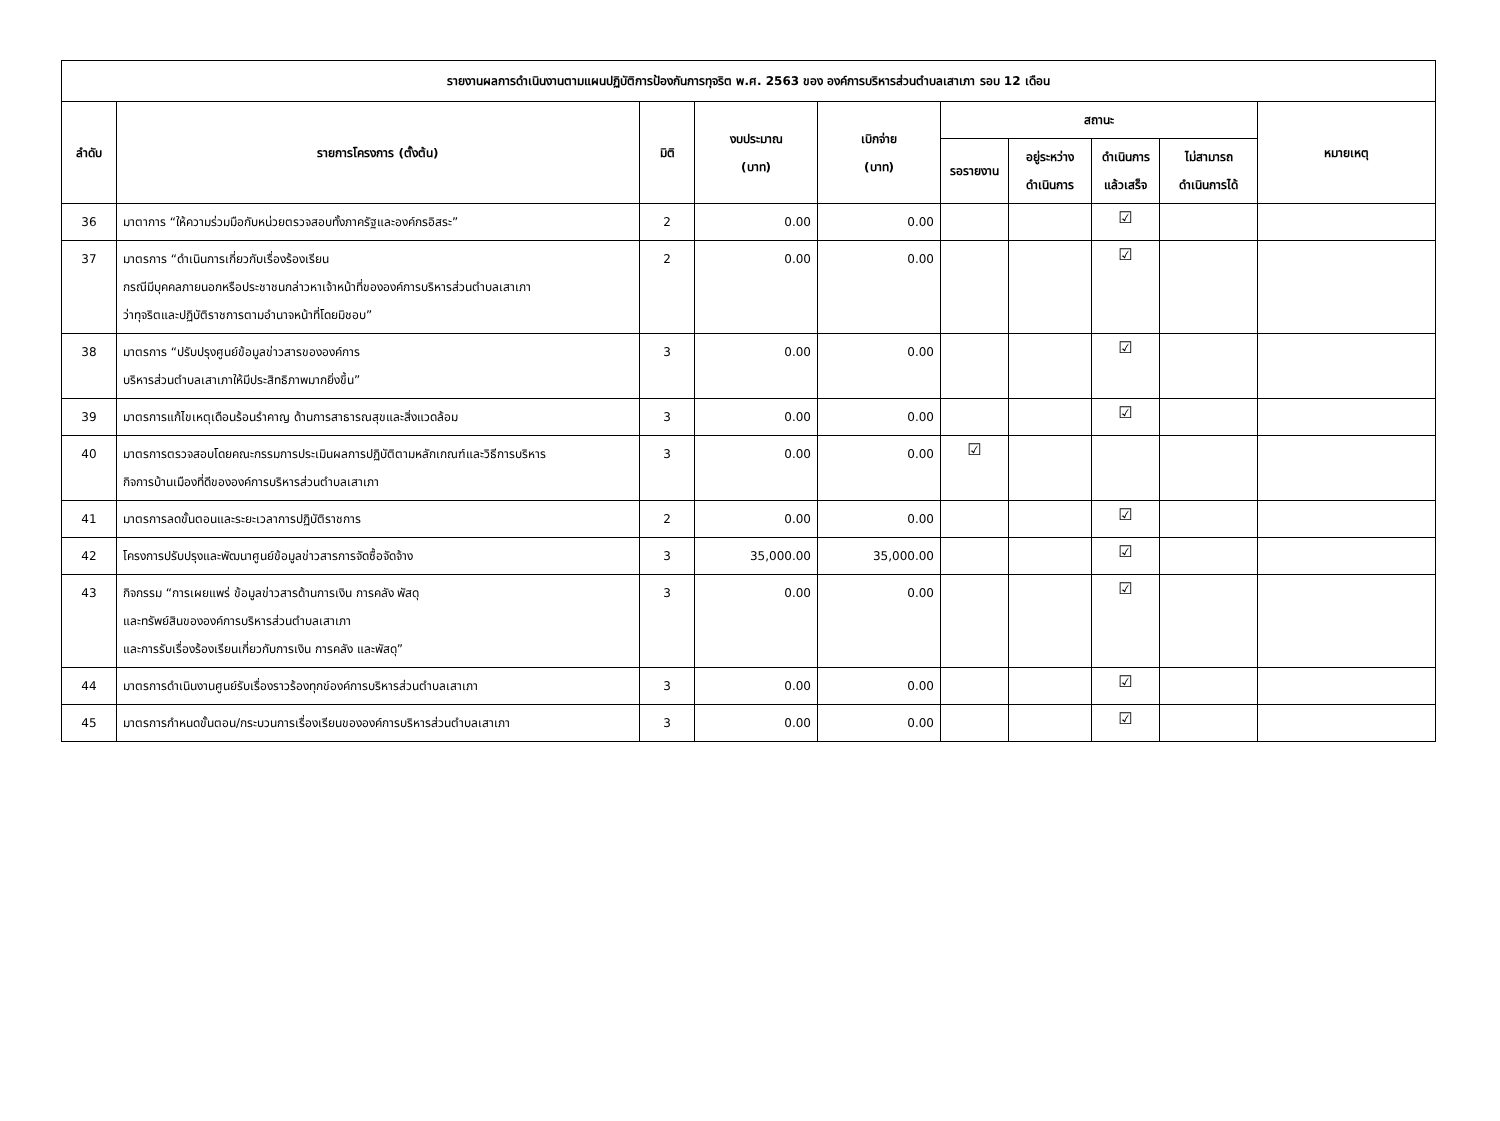| รายงานผลการดำเนินงานตามแผนปฏิบัติการป้องกันการทุจริต พ.ศ. 2563 ของ องค์การบริหารส่วนตำบลเสาเภา รอบ 12 เดือน | | | | | | | | | |
| --- | --- | --- | --- | --- | --- | --- | --- | --- | --- |
| ลำดับ | รายการโครงการ (ตั้งต้น) | มิติ | งบประมาณ (บาท) | เบิกจ่าย (บาท) | สถานะ | | | | หมายเหตุ |
| | | | | | รอรายงาน | อยู่ระหว่าง ดำเนินการ | ดำเนินการ แล้วเสร็จ | ไม่สามารถ ดำเนินการได้ | |
| 36 | มาตาการ “ให้ความร่วมมือกับหน่วยตรวจสอบทั้งภาครัฐและองค์กรอิสระ” | 2 | 0.00 | 0.00 | | | ☑ | | |
| 37 | มาตรการ “ดำเนินการเกี่ยวกับเรื่องร้องเรียน กรณีมีบุคคลภายนอกหรือประชาชนกล่าวหาเจ้าหน้าที่ขององค์การบริหารส่วนตำบลเสาเภา ว่าทุจริตและปฏิบัติราชการตามอำนาจหน้าที่โดยมิชอบ” | 2 | 0.00 | 0.00 | | | ☑ | | |
| 38 | มาตรการ “ปรับปรุงศูนย์ข้อมูลข่าวสารขององค์การ บริหารส่วนตำบลเสาเภาให้มีประสิทธิภาพมากยิ่งขึ้น” | 3 | 0.00 | 0.00 | | | ☑ | | |
| 39 | มาตรการแก้ไขเหตุเดือนร้อนรำคาญ ด้านการสาธารณสุขและสิ่งแวดล้อม | 3 | 0.00 | 0.00 | | | ☑ | | |
| 40 | มาตรการตรวจสอบโดยคณะกรรมการประเมินผลการปฏิบัติตามหลักเกณฑ์และวิธีการบริหาร กิจการบ้านเมืองที่ดีขององค์การบริหารส่วนตำบลเสาเภา | 3 | 0.00 | 0.00 | ☑ | | | | |
| 41 | มาตรการลดขั้นตอนและระยะเวลาการปฏิบัติราชการ | 2 | 0.00 | 0.00 | | | ☑ | | |
| 42 | โครงการปรับปรุงและพัฒนาศูนย์ข้อมูลข่าวสารการจัดซื้อจัดจ้าง | 3 | 35,000.00 | 35,000.00 | | | ☑ | | |
| 43 | กิจกรรม “การเผยแพร่ ข้อมูลข่าวสารด้านการเงิน การคลัง พัสดุ และทรัพย์สินขององค์การบริหารส่วนตำบลเสาเภา และการรับเรื่องร้องเรียนเกี่ยวกับการเงิน การคลัง และพัสดุ” | 3 | 0.00 | 0.00 | | | ☑ | | |
| 44 | มาตรการดำเนินงานศูนย์รับเรื่องราวร้องทุกข์องค์การบริหารส่วนตำบลเสาเภา | 3 | 0.00 | 0.00 | | | ☑ | | |
| 45 | มาตรการกำหนดขั้นตอน/กระบวนการเรื่องเรียนขององค์การบริหารส่วนตำบลเสาเภา | 3 | 0.00 | 0.00 | | | ☑ | | |